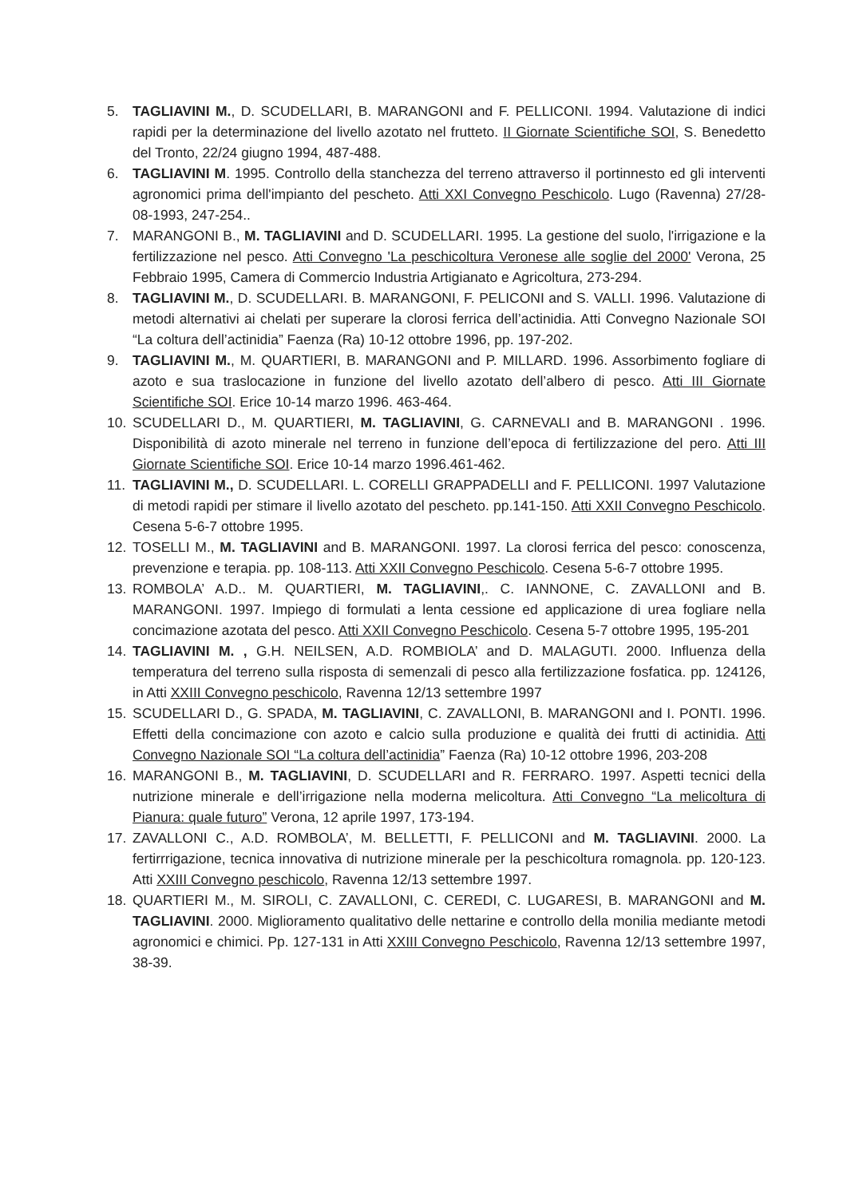5. TAGLIAVINI M., D. SCUDELLARI, B. MARANGONI and F. PELLICONI. 1994. Valutazione di indici rapidi per la determinazione del livello azotato nel frutteto. II Giornate Scientifiche SOI, S. Benedetto del Tronto, 22/24 giugno 1994, 487-488.
6. TAGLIAVINI M. 1995. Controllo della stanchezza del terreno attraverso il portinnesto ed gli interventi agronomici prima dell'impianto del pescheto. Atti XXI Convegno Peschicolo. Lugo (Ravenna) 27/28-08-1993, 247-254..
7. MARANGONI B., M. TAGLIAVINI and D. SCUDELLARI. 1995. La gestione del suolo, l'irrigazione e la fertilizzazione nel pesco. Atti Convegno 'La peschicoltura Veronese alle soglie del 2000' Verona, 25 Febbraio 1995, Camera di Commercio Industria Artigianato e Agricoltura, 273-294.
8. TAGLIAVINI M., D. SCUDELLARI. B. MARANGONI, F. PELICONI and S. VALLI. 1996. Valutazione di metodi alternativi ai chelati per superare la clorosi ferrica dell’actinidia. Atti Convegno Nazionale SOI “La coltura dell’actinidia” Faenza (Ra) 10-12 ottobre 1996, pp. 197-202.
9. TAGLIAVINI M., M. QUARTIERI, B. MARANGONI and P. MILLARD. 1996. Assorbimento fogliare di azoto e sua traslocazione in funzione del livello azotato dell’albero di pesco. Atti III Giornate Scientifiche SOI. Erice 10-14 marzo 1996. 463-464.
10. SCUDELLARI D., M. QUARTIERI, M. TAGLIAVINI, G. CARNEVALI and B. MARANGONI . 1996. Disponibilità di azoto minerale nel terreno in funzione dell’epoca di fertilizzazione del pero. Atti III Giornate Scientifiche SOI. Erice 10-14 marzo 1996.461-462.
11. TAGLIAVINI M., D. SCUDELLARI. L. CORELLI GRAPPADELLI and F. PELLICONI. 1997 Valutazione di metodi rapidi per stimare il livello azotato del pescheto. pp.141-150. Atti XXII Convegno Peschicolo. Cesena 5-6-7 ottobre 1995.
12. TOSELLI M., M. TAGLIAVINI and B. MARANGONI. 1997. La clorosi ferrica del pesco: conoscenza, prevenzione e terapia. pp. 108-113. Atti XXII Convegno Peschicolo. Cesena 5-6-7 ottobre 1995.
13. ROMBOLA’ A.D.. M. QUARTIERI, M. TAGLIAVINI,. C. IANNONE, C. ZAVALLONI and B. MARANGONI. 1997. Impiego di formulati a lenta cessione ed applicazione di urea fogliare nella concimazione azotata del pesco. Atti XXII Convegno Peschicolo. Cesena 5-7 ottobre 1995, 195-201
14. TAGLIAVINI M. , G.H. NEILSEN, A.D. ROMBIOLA’ and D. MALAGUTI. 2000. Influenza della temperatura del terreno sulla risposta di semenzali di pesco alla fertilizzazione fosfatica. pp. 124126, in Atti XXIII Convegno peschicolo, Ravenna 12/13 settembre 1997
15. SCUDELLARI D., G. SPADA, M. TAGLIAVINI, C. ZAVALLONI, B. MARANGONI and I. PONTI. 1996. Effetti della concimazione con azoto e calcio sulla produzione e qualità dei frutti di actinidia. Atti Convegno Nazionale SOI “La coltura dell’actinidia” Faenza (Ra) 10-12 ottobre 1996, 203-208
16. MARANGONI B., M. TAGLIAVINI, D. SCUDELLARI and R. FERRARO. 1997. Aspetti tecnici della nutrizione minerale e dell’irrigazione nella moderna melicoltura. Atti Convegno “La melicoltura di Pianura: quale futuro” Verona, 12 aprile 1997, 173-194.
17. ZAVALLONI C., A.D. ROMBOLA’, M. BELLETTI, F. PELLICONI and M. TAGLIAVINI. 2000. La fertirrrigazione, tecnica innovativa di nutrizione minerale per la peschicoltura romagnola. pp. 120-123. Atti XXIII Convegno peschicolo, Ravenna 12/13 settembre 1997.
18. QUARTIERI M., M. SIROLI, C. ZAVALLONI, C. CEREDI, C. LUGARESI, B. MARANGONI and M. TAGLIAVINI. 2000. Miglioramento qualitativo delle nettarine e controllo della monilia mediante metodi agronomici e chimici. Pp. 127-131 in Atti XXIII Convegno Peschicolo, Ravenna 12/13 settembre 1997, 38-39.